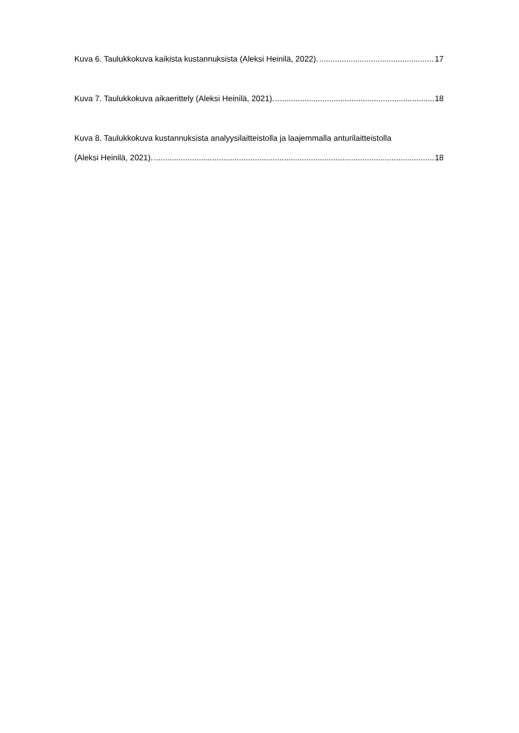Kuva 6. Taulukkokuva kaikista kustannuksista (Aleksi Heinilä, 2022). 17
Kuva 7. Taulukkokuva aikaerittely (Aleksi Heinilä, 2021). 18
Kuva 8. Taulukkokuva kustannuksista analyysilaitteistolla ja laajemmalla anturilaitteistolla
(Aleksi Heinilä, 2021). 18